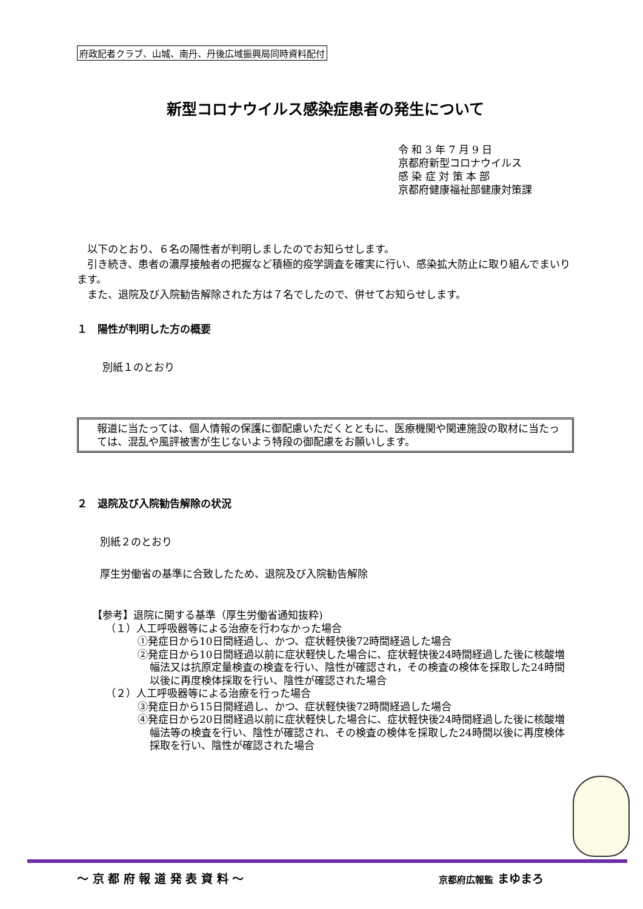府政記者クラブ、山城、南丹、丹後広域振興局同時資料配付
新型コロナウイルス感染症患者の発生について
令 和 3 年 7 月 9 日
京都府新型コロナウイルス
感 染 症 対 策 本 部
京都府健康福祉部健康対策課
　以下のとおり、６名の陽性者が判明しましたのでお知らせします。
　引き続き、患者の濃厚接触者の把握など積極的疫学調査を確実に行い、感染拡大防止に取り組んでまいります。
　また、退院及び入院勧告解除された方は７名でしたので、併せてお知らせします。
１　陽性が判明した方の概要
別紙１のとおり
報道に当たっては、個人情報の保護に御配慮いただくとともに、医療機関や関連施設の取材に当たっては、混乱や風評被害が生じないよう特段の御配慮をお願いします。
２　退院及び入院勧告解除の状況
別紙２のとおり
厚生労働省の基準に合致したため、退院及び入院勧告解除
【参考】退院に関する基準（厚生労働省通知抜粋)
（１）人工呼吸器等による治療を行わなかった場合
①発症日から10日間経過し、かつ、症状軽快後72時間経過した場合
②発症日から10日間経過以前に症状軽快した場合に、症状軽快後24時間経過した後に核酸増幅法又は抗原定量検査の検査を行い、陰性が確認され，その検査の検体を採取した24時間以後に再度検体採取を行い、陰性が確認された場合
（２）人工呼吸器等による治療を行った場合
③発症日から15日間経過し、かつ、症状軽快後72時間経過した場合
④発症日から20日間経過以前に症状軽快した場合に、症状軽快後24時間経過した後に核酸増幅法等の検査を行い、陰性が確認され、その検査の検体を採取した24時間以後に再度検体採取を行い、陰性が確認された場合
～ 京 都 府 報 道 発 表 資 料 ～ 京都府広報監 まゆまろ